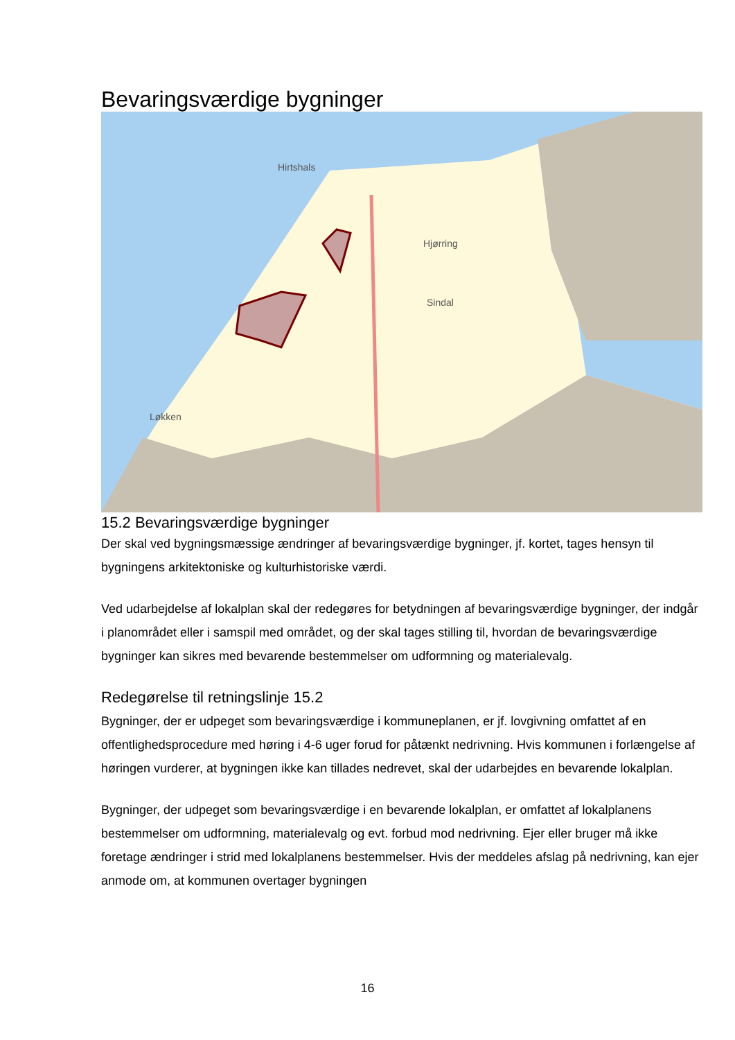Bevaringsværdige bygninger
Hirtshals
Hjørring
Sindal
Løkken
15.2 Bevaringsværdige bygninger
Der skal ved bygningsmæssige ændringer af bevaringsværdige bygninger, jf. kortet, tages hensyn til bygningens arkitektoniske og kulturhistoriske værdi.
Ved udarbejdelse af lokalplan skal der redegøres for betydningen af bevaringsværdige bygninger, der indgår i planområdet eller i samspil med området, og der skal tages stilling til, hvordan de bevaringsværdige bygninger kan sikres med bevarende bestemmelser om udformning og materialevalg.
Redegørelse til retningslinje 15.2
Bygninger, der er udpeget som bevaringsværdige i kommuneplanen, er jf. lovgivning omfattet af en offentlighedsprocedure med høring i 4-6 uger forud for påtænkt nedrivning. Hvis kommunen i forlængelse af høringen vurderer, at bygningen ikke kan tillades nedrevet, skal der udarbejdes en bevarende lokalplan.
Bygninger, der udpeget som bevaringsværdige i en bevarende lokalplan, er omfattet af lokalplanens bestemmelser om udformning, materialevalg og evt. forbud mod nedrivning. Ejer eller bruger må ikke foretage ændringer i strid med lokalplanens bestemmelser. Hvis der meddeles afslag på nedrivning, kan ejer anmode om, at kommunen overtager bygningen
16